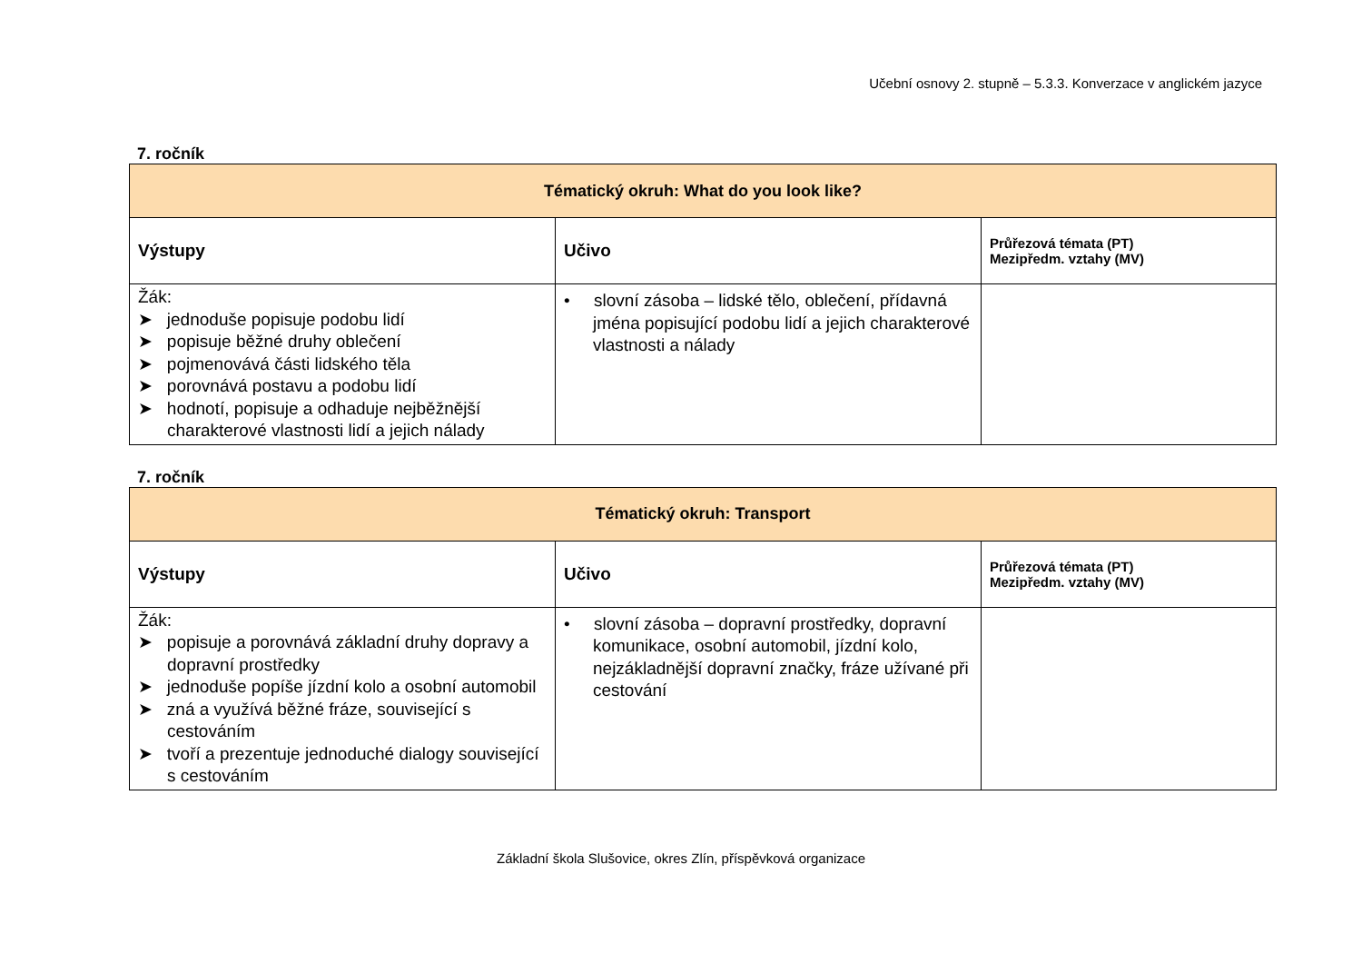Učební osnovy 2. stupně – 5.3.3. Konverzace v anglickém jazyce
7. ročník
| Tématický okruh: What do you look like? | | |
| --- | --- | --- |
| Výstupy | Učivo | Průřezová témata (PT) Mezipředm. vztahy (MV) |
| Žák: ➤ jednoduše popisuje podobu lidí ➤ popisuje běžné druhy oblečení ➤ pojmenovává části lidského těla ➤ porovnává postavu a podobu lidí ➤ hodnotí, popisuje a odhaduje nejběžnější charakterové vlastnosti lidí a jejich nálady | • slovní zásoba – lidské tělo, oblečení, přídavná jména popisující podobu lidí a jejich charakterové vlastnosti a nálady | |
7. ročník
| Tématický okruh: Transport | | |
| --- | --- | --- |
| Výstupy | Učivo | Průřezová témata (PT) Mezipředm. vztahy (MV) |
| Žák: ➤ popisuje a porovnává základní druhy dopravy a dopravní prostředky ➤ jednoduše popíše jízdní kolo a osobní automobil ➤ zná a využívá běžné fráze, související s cestováním ➤ tvoří a prezentuje jednoduché dialogy související s cestováním | • slovní zásoba – dopravní prostředky, dopravní komunikace, osobní automobil, jízdní kolo, nejzákladnější dopravní značky, fráze užívané při cestování | |
Základní škola Slušovice, okres Zlín, příspěvková organizace